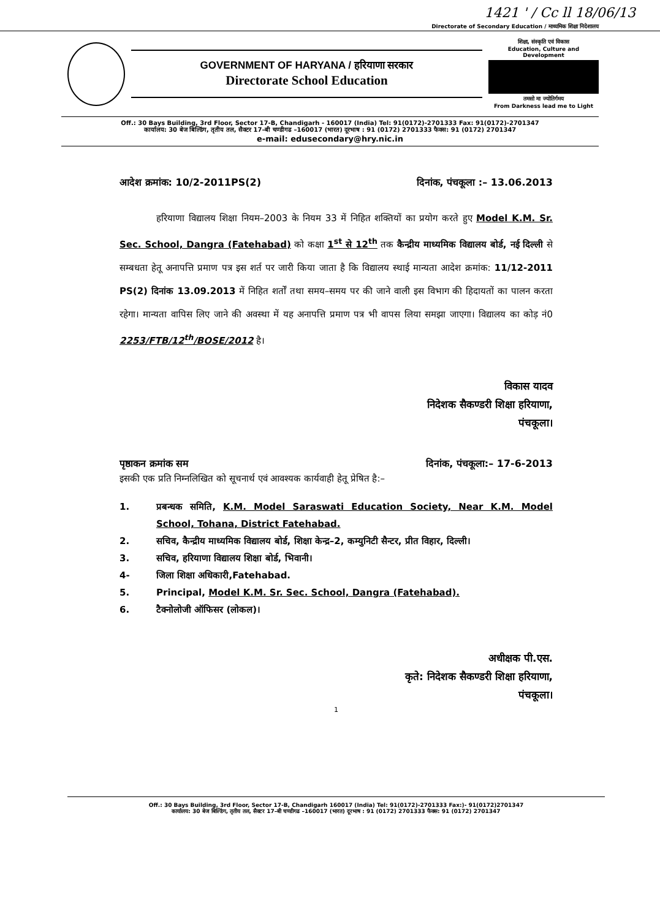1421 ' / Cc ll 18/06/13
Directorate of Secondary Education / माध्यमिक शिक्षा निदेशालय
GOVERNMENT OF HARYANA / हरियाणा सरकार
Directorate School Education
शिक्षा, संस्कृति एवं विकास
Education, Culture and Development
तमसो मा ज्योतिर्गमय
From Darkness lead me to Light
Off.: 30 Bays Building, 3rd Floor, Sector 17-B, Chandigarh - 160017 (India) Tel: 91(0172)-2701333 Fax: 91(0172)-2701347
कार्यालय: 30 बेज बिल्डिंग, तृतीय तल, सैक्टर 17–बी चण्डीगढ –160017 (भारत) दूरभाष : 91 (0172) 2701333 फैक्स: 91 (0172) 2701347
e-mail: edusecondary@hry.nic.in
आदेश क्रमांक: 10/2-2011PS(2) दिनांक, पंचकूला :– 13.06.2013
हरियाणा विद्यालय शिक्षा नियम–2003 के नियम 33 में निहित शक्तियों का प्रयोग करते हुए Model K.M. Sr. Sec. School, Dangra (Fatehabad) को कक्षा 1<sup>st</sup> से 12<sup>th</sup> तक कैन्द्रीय माध्यमिक विद्यालय बोर्ड, नई दिल्ली से सम्बधता हेतू अनापत्ति प्रमाण पत्र इस शर्त पर जारी किया जाता है कि विद्यालय स्थाई मान्यता आदेश क्रमांक: 11/12-2011 PS(2) दिनांक 13.09.2013 में निहित शर्तों तथा समय–समय पर की जाने वाली इस विभाग की हिदायतों का पालन करता रहेगा। मान्यता वापिस लिए जाने की अवस्था में यह अनापत्ति प्रमाण पत्र भी वापस लिया समझा जाएगा। विद्यालय का कोड़ नं0 2253/FTB/12<sup>th</sup>/BOSE/2012 है।
विकास यादव
निदेशक सैकण्डरी शिक्षा हरियाणा,
पंचकूला।
पृष्ठाकन क्रमांक सम दिनांक, पंचकूला:– 17-6-2013
इसकी एक प्रति निम्नलिखित को सूचनार्थ एवं आवश्यक कार्यवाही हेतू प्रेषित है:–
1. प्रबन्धक समिति, K.M. Model Saraswati Education Society, Near K.M. Model School, Tohana, District Fatehabad.
2. सचिव, कैन्द्रीय माध्यमिक विद्यालय बोर्ड, शिक्षा केन्द्र–2, कम्युनिटी सैन्टर, प्रीत विहार, दिल्ली।
3. सचिव, हरियाणा विद्यालय शिक्षा बोर्ड, भिवानी।
4- जिला शिक्षा अधिकारी,Fatehabad.
5. Principal, Model K.M. Sr. Sec. School, Dangra (Fatehabad).
6. टैक्नोलोजी ऑफिसर (लोकल)।
अधीक्षक पी.एस.
कृते: निदेशक सैकण्डरी शिक्षा हरियाणा,
पंचकूला।
1
Off.: 30 Bays Building, 3rd Floor, Sector 17-B, Chandigarh 160017 (India) Tel: 91(0172)-2701333 Fax:)- 91(0172)2701347
कार्यालय: 30 बेज बिल्डिंग, तृतीय तल, सैक्टर 17–बी चण्डीगढ –160017 (भारत) दूरभाष : 91 (0172) 2701333 फैक्स: 91 (0172) 2701347